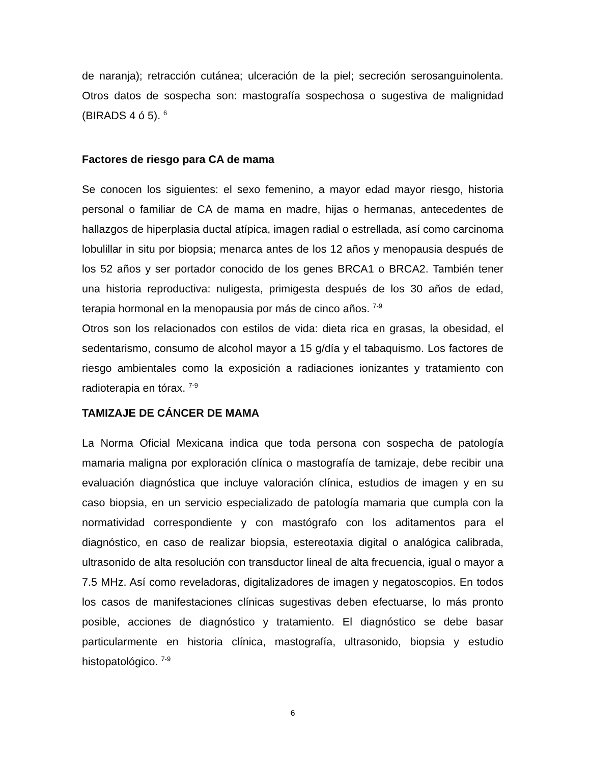de naranja); retracción cutánea; ulceración de la piel; secreción serosanguinolenta. Otros datos de sospecha son: mastografía sospechosa o sugestiva de malignidad (BIRADS 4 ó 5). <sup>6</sup>
Factores de riesgo para CA de mama
Se conocen los siguientes: el sexo femenino, a mayor edad mayor riesgo, historia personal o familiar de CA de mama en madre, hijas o hermanas, antecedentes de hallazgos de hiperplasia ductal atípica, imagen radial o estrellada, así como carcinoma lobulillar in situ por biopsia; menarca antes de los 12 años y menopausia después de los 52 años y ser portador conocido de los genes BRCA1 o BRCA2. También tener una historia reproductiva: nuligesta, primigesta después de los 30 años de edad, terapia hormonal en la menopausia por más de cinco años. <sup>7-9</sup>
Otros son los relacionados con estilos de vida: dieta rica en grasas, la obesidad, el sedentarismo, consumo de alcohol mayor a 15 g/día y el tabaquismo. Los factores de riesgo ambientales como la exposición a radiaciones ionizantes y tratamiento con radioterapia en tórax. <sup>7-9</sup>
TAMIZAJE DE CÁNCER DE MAMA
La Norma Oficial Mexicana indica que toda persona con sospecha de patología mamaria maligna por exploración clínica o mastografía de tamizaje, debe recibir una evaluación diagnóstica que incluye valoración clínica, estudios de imagen y en su caso biopsia, en un servicio especializado de patología mamaria que cumpla con la normatividad correspondiente y con mastógrafo con los aditamentos para el diagnóstico, en caso de realizar biopsia, estereotaxia digital o analógica calibrada, ultrasonido de alta resolución con transductor lineal de alta frecuencia, igual o mayor a 7.5 MHz. Así como reveladoras, digitalizadores de imagen y negatoscopios. En todos los casos de manifestaciones clínicas sugestivas deben efectuarse, lo más pronto posible, acciones de diagnóstico y tratamiento. El diagnóstico se debe basar particularmente en historia clínica, mastografía, ultrasonido, biopsia y estudio histopatológico. <sup>7-9</sup>
6